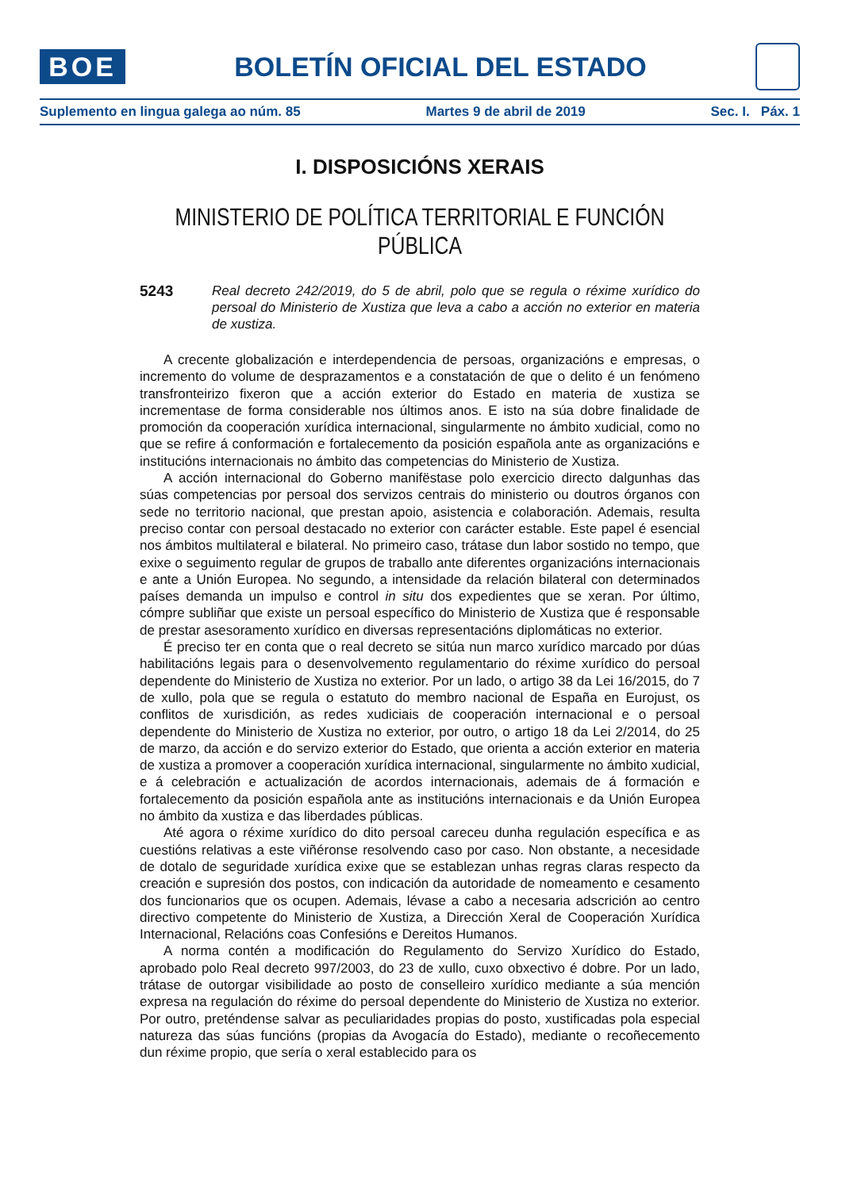BOE
BOLETÍN OFICIAL DEL ESTADO
Suplemento en lingua galega ao núm. 85 Martes 9 de abril de 2019 Sec. I. Páx. 1
I. DISPOSICIÓNS XERAIS
MINISTERIO DE POLÍTICA TERRITORIAL E FUNCIÓN PÚBLICA
5243
Real decreto 242/2019, do 5 de abril, polo que se regula o réxime xurídico do persoal do Ministerio de Xustiza que leva a cabo a acción no exterior en materia de xustiza.
A crecente globalización e interdependencia de persoas, organizacións e empresas, o incremento do volume de desprazamentos e a constatación de que o delito é un fenómeno transfronteirizo fixeron que a acción exterior do Estado en materia de xustiza se incrementase de forma considerable nos últimos anos. E isto na súa dobre finalidade de promoción da cooperación xurídica internacional, singularmente no ámbito xudicial, como no que se refire á conformación e fortalecemento da posición española ante as organizacións e institucións internacionais no ámbito das competencias do Ministerio de Xustiza.
A acción internacional do Goberno manifëstase polo exercicio directo dalgunhas das súas competencias por persoal dos servizos centrais do ministerio ou doutros órganos con sede no territorio nacional, que prestan apoio, asistencia e colaboración. Ademais, resulta preciso contar con persoal destacado no exterior con carácter estable. Este papel é esencial nos ámbitos multilateral e bilateral. No primeiro caso, trátase dun labor sostido no tempo, que exixe o seguimento regular de grupos de traballo ante diferentes organizacións internacionais e ante a Unión Europea. No segundo, a intensidade da relación bilateral con determinados países demanda un impulso e control in situ dos expedientes que se xeran. Por último, cómpre subliñar que existe un persoal específico do Ministerio de Xustiza que é responsable de prestar asesoramento xurídico en diversas representacións diplomáticas no exterior.
É preciso ter en conta que o real decreto se sitúa nun marco xurídico marcado por dúas habilitacións legais para o desenvolvemento regulamentario do réxime xurídico do persoal dependente do Ministerio de Xustiza no exterior. Por un lado, o artigo 38 da Lei 16/2015, do 7 de xullo, pola que se regula o estatuto do membro nacional de España en Eurojust, os conflitos de xurisdición, as redes xudiciais de cooperación internacional e o persoal dependente do Ministerio de Xustiza no exterior, por outro, o artigo 18 da Lei 2/2014, do 25 de marzo, da acción e do servizo exterior do Estado, que orienta a acción exterior en materia de xustiza a promover a cooperación xurídica internacional, singularmente no ámbito xudicial, e á celebración e actualización de acordos internacionais, ademais de á formación e fortalecemento da posición española ante as institucións internacionais e da Unión Europea no ámbito da xustiza e das liberdades públicas.
Até agora o réxime xurídico do dito persoal careceu dunha regulación específica e as cuestións relativas a este viñéronse resolvendo caso por caso. Non obstante, a necesidade de dotalo de seguridade xurídica exixe que se establezan unhas regras claras respecto da creación e supresión dos postos, con indicación da autoridade de nomeamento e cesamento dos funcionarios que os ocupen. Ademais, lévase a cabo a necesaria adscrición ao centro directivo competente do Ministerio de Xustiza, a Dirección Xeral de Cooperación Xurídica Internacional, Relacións coas Confesións e Dereitos Humanos.
A norma contén a modificación do Regulamento do Servizo Xurídico do Estado, aprobado polo Real decreto 997/2003, do 23 de xullo, cuxo obxectivo é dobre. Por un lado, trátase de outorgar visibilidade ao posto de conselleiro xurídico mediante a súa mención expresa na regulación do réxime do persoal dependente do Ministerio de Xustiza no exterior. Por outro, preténdense salvar as peculiaridades propias do posto, xustificadas pola especial natureza das súas funcións (propias da Avogacía do Estado), mediante o recoñecemento dun réxime propio, que sería o xeral establecido para os